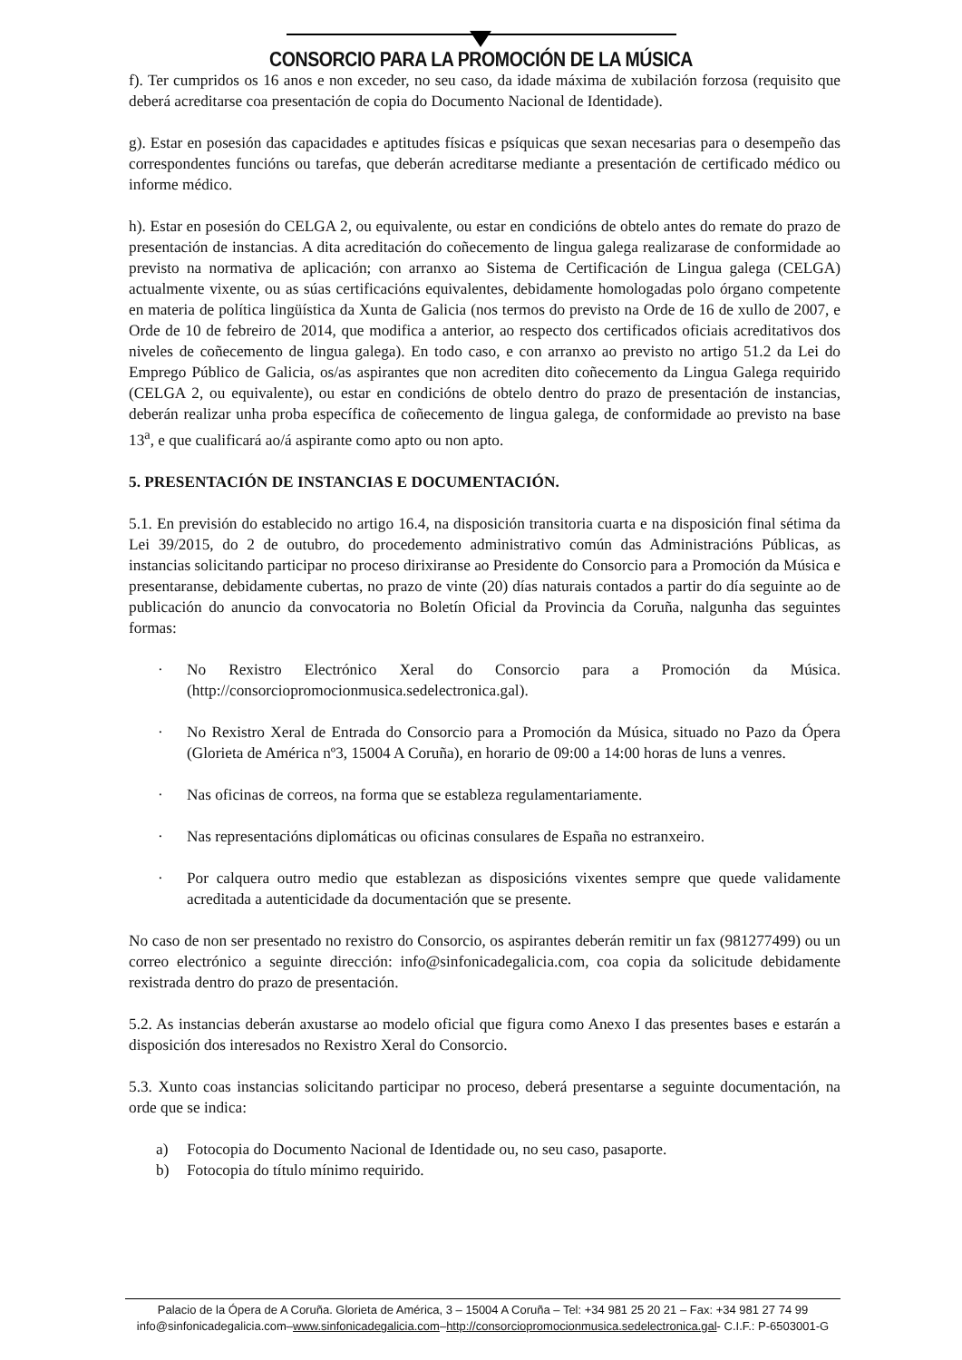CONSORCIO PARA LA PROMOCIÓN DE LA MÚSICA
f). Ter cumpridos os 16 anos e non exceder, no seu caso, da idade máxima de xubilación forzosa (requisito que deberá acreditarse coa presentación de copia do Documento Nacional de Identidade).
g). Estar en posesión das capacidades e aptitudes físicas e psíquicas que sexan necesarias para o desempeño das correspondentes funcións ou tarefas, que deberán acreditarse mediante a presentación de certificado médico ou informe médico.
h). Estar en posesión do CELGA 2, ou equivalente, ou estar en condicións de obtelo antes do remate do prazo de presentación de instancias. A dita acreditación do coñecemento de lingua galega realizarase de conformidade ao previsto na normativa de aplicación; con arranxo ao Sistema de Certificación de Lingua galega (CELGA) actualmente vixente, ou as súas certificacións equivalentes, debidamente homologadas polo órgano competente en materia de política lingüística da Xunta de Galicia (nos termos do previsto na Orde de 16 de xullo de 2007, e Orde de 10 de febreiro de 2014, que modifica a anterior, ao respecto dos certificados oficiais acreditativos dos niveles de coñecemento de lingua galega). En todo caso, e con arranxo ao previsto no artigo 51.2 da Lei do Emprego Público de Galicia, os/as aspirantes que non acrediten dito coñecemento da Lingua Galega requirido (CELGA 2, ou equivalente), ou estar en condicións de obtelo dentro do prazo de presentación de instancias, deberán realizar unha proba específica de coñecemento de lingua galega, de conformidade ao previsto na base 13<sup>a</sup>, e que cualificará ao/á aspirante como apto ou non apto.
5. PRESENTACIÓN DE INSTANCIAS E DOCUMENTACIÓN.
5.1. En previsión do establecido no artigo 16.4, na disposición transitoria cuarta e na disposición final sétima da Lei 39/2015, do 2 de outubro, do procedemento administrativo común das Administracións Públicas, as instancias solicitando participar no proceso dirixiranse ao Presidente do Consorcio para a Promoción da Música e presentaranse, debidamente cubertas, no prazo de vinte (20) días naturais contados a partir do día seguinte ao de publicación do anuncio da convocatoria no Boletín Oficial da Provincia da Coruña, nalgunha das seguintes formas:
· No Rexistro Electrónico Xeral do Consorcio para a Promoción da Música. (http://consorciopromocionmusica.sedelectronica.gal).
· No Rexistro Xeral de Entrada do Consorcio para a Promoción da Música, situado no Pazo da Ópera (Glorieta de América nº3, 15004 A Coruña), en horario de 09:00 a 14:00 horas de luns a venres.
· Nas oficinas de correos, na forma que se estableza regulamentariamente.
· Nas representacións diplomáticas ou oficinas consulares de España no estranxeiro.
· Por calquera outro medio que establezan as disposicións vixentes sempre que quede validamente acreditada a autenticidade da documentación que se presente.
No caso de non ser presentado no rexistro do Consorcio, os aspirantes deberán remitir un fax (981277499) ou un correo electrónico a seguinte dirección: info@sinfonicadegalicia.com, coa copia da solicitude debidamente rexistrada dentro do prazo de presentación.
5.2. As instancias deberán axustarse ao modelo oficial que figura como Anexo I das presentes bases e estarán a disposición dos interesados no Rexistro Xeral do Consorcio.
5.3. Xunto coas instancias solicitando participar no proceso, deberá presentarse a seguinte documentación, na orde que se indica:
a) Fotocopia do Documento Nacional de Identidade ou, no seu caso, pasaporte.
b) Fotocopia do título mínimo requirido.
Palacio de la Ópera de A Coruña. Glorieta de América, 3 – 15004 A Coruña – Tel: +34 981 25 20 21 – Fax: +34 981 27 74 99
info@sinfonicadegalicia.com–www.sinfonicadegalicia.com–http://consorciopromocionmusica.sedelectronica.gal- C.I.F.: P-6503001-G